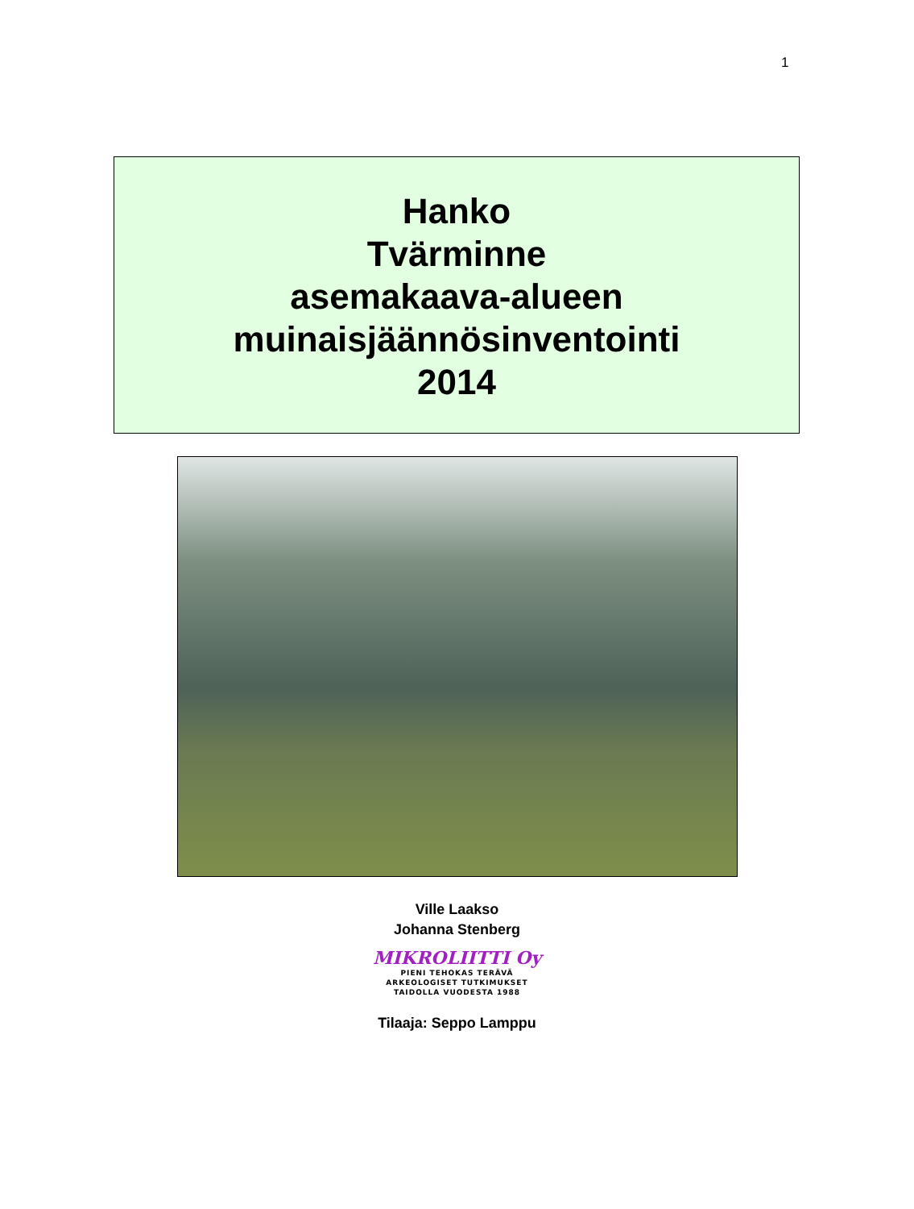1
Hanko
Tvärminne
asemakaava-alueen
muinaisjäännösinventointi
2014
Ville Laakso
Johanna Stenberg
MIKROLIITTI Oy
PIENI TEHOKAS TERÄVÄ
ARKEOLOGISET TUTKIMUKSET
TAIDOLLA VUODESTA 1988
Tilaaja: Seppo Lamppu